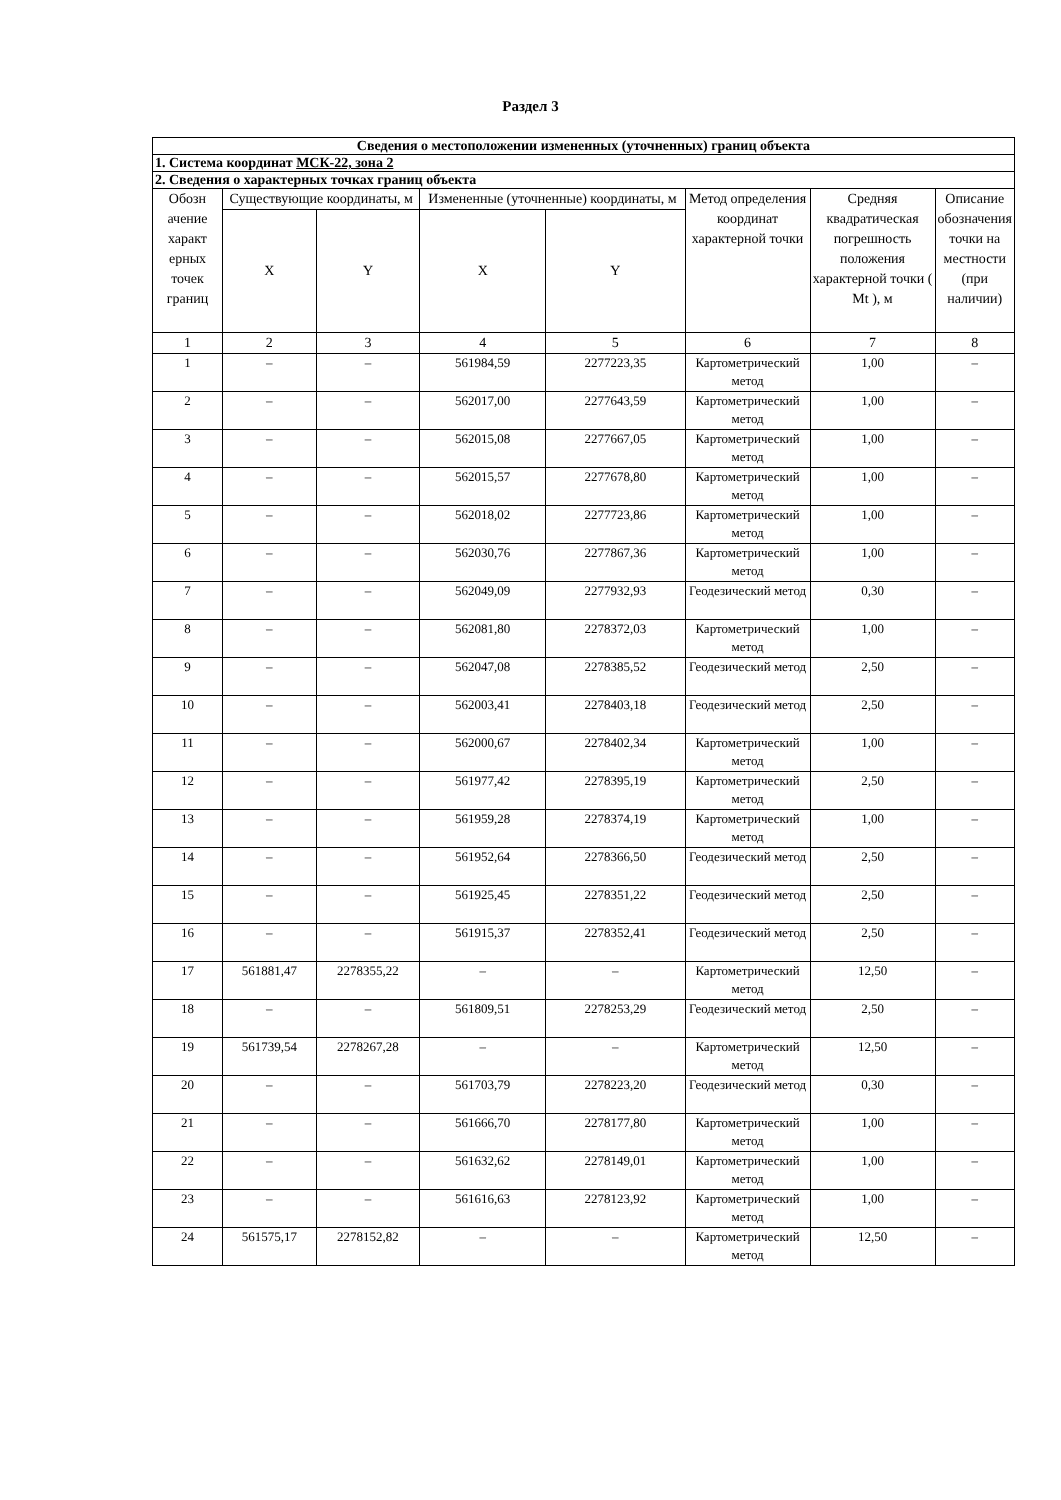Раздел 3
| Сведения о местоположении измененных (уточненных) границ объекта | | | | | | | |
| 1. Система координат МСК-22, зона 2 | | | | | | | |
| 2. Сведения о характерных точках границ объекта | | | | | | | |
| Обозн ачение характ ерных точек границ | Существующие координаты, м | | Измененные (уточненные) координаты, м | | Метод определения координат характерной точки | Средняя квадратическая погрешность положения характерной точки ( Mt ), м | Описание обозначения точки на местности (при наличии) |
| | X | Y | X | Y | | | |
| 1 | 2 | 3 | 4 | 5 | 6 | 7 | 8 |
| 1 | – | – | 561984,59 | 2277223,35 | Картометрический метод | 1,00 | – |
| 2 | – | – | 562017,00 | 2277643,59 | Картометрический метод | 1,00 | – |
| 3 | – | – | 562015,08 | 2277667,05 | Картометрический метод | 1,00 | – |
| 4 | – | – | 562015,57 | 2277678,80 | Картометрический метод | 1,00 | – |
| 5 | – | – | 562018,02 | 2277723,86 | Картометрический метод | 1,00 | – |
| 6 | – | – | 562030,76 | 2277867,36 | Картометрический метод | 1,00 | – |
| 7 | – | – | 562049,09 | 2277932,93 | Геодезический метод | 0,30 | – |
| 8 | – | – | 562081,80 | 2278372,03 | Картометрический метод | 1,00 | – |
| 9 | – | – | 562047,08 | 2278385,52 | Геодезический метод | 2,50 | – |
| 10 | – | – | 562003,41 | 2278403,18 | Геодезический метод | 2,50 | – |
| 11 | – | – | 562000,67 | 2278402,34 | Картометрический метод | 1,00 | – |
| 12 | – | – | 561977,42 | 2278395,19 | Картометрический метод | 2,50 | – |
| 13 | – | – | 561959,28 | 2278374,19 | Картометрический метод | 1,00 | – |
| 14 | – | – | 561952,64 | 2278366,50 | Геодезический метод | 2,50 | – |
| 15 | – | – | 561925,45 | 2278351,22 | Геодезический метод | 2,50 | – |
| 16 | – | – | 561915,37 | 2278352,41 | Геодезический метод | 2,50 | – |
| 17 | 561881,47 | 2278355,22 | – | – | Картометрический метод | 12,50 | – |
| 18 | – | – | 561809,51 | 2278253,29 | Геодезический метод | 2,50 | – |
| 19 | 561739,54 | 2278267,28 | – | – | Картометрический метод | 12,50 | – |
| 20 | – | – | 561703,79 | 2278223,20 | Геодезический метод | 0,30 | – |
| 21 | – | – | 561666,70 | 2278177,80 | Картометрический метод | 1,00 | – |
| 22 | – | – | 561632,62 | 2278149,01 | Картометрический метод | 1,00 | – |
| 23 | – | – | 561616,63 | 2278123,92 | Картометрический метод | 1,00 | – |
| 24 | 561575,17 | 2278152,82 | – | – | Картометрический метод | 12,50 | – |